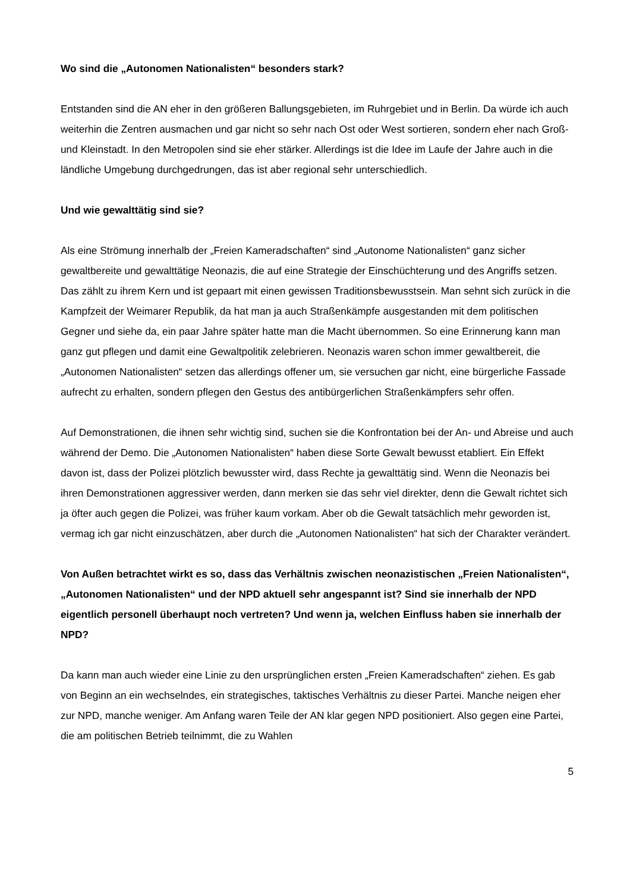Wo sind die „Autonomen Nationalisten“ besonders stark?
Entstanden sind die AN eher in den größeren Ballungsgebieten, im Ruhrgebiet und in Berlin. Da würde ich auch weiterhin die Zentren ausmachen und gar nicht so sehr nach Ost oder West sortieren, sondern eher nach Groß- und Kleinstadt. In den Metropolen sind sie eher stärker. Allerdings ist die Idee im Laufe der Jahre auch in die ländliche Umgebung durchgedrungen, das ist aber regional sehr unterschiedlich.
Und wie gewalttätig sind sie?
Als eine Strömung innerhalb der „Freien Kameradschaften“ sind „Autonome Nationalisten“ ganz sicher gewaltbereite und gewalttätige Neonazis, die auf eine Strategie der Einschüchterung und des Angriffs setzen. Das zählt zu ihrem Kern und ist gepaart mit einen gewissen Traditionsbewusstsein. Man sehnt sich zurück in die Kampfzeit der Weimarer Republik, da hat man ja auch Straßenkämpfe ausgestanden mit dem politischen Gegner und siehe da, ein paar Jahre später hatte man die Macht übernommen. So eine Erinnerung kann man ganz gut pflegen und damit eine Gewaltpolitik zelebrieren. Neonazis waren schon immer gewaltbereit, die „Autonomen Nationalisten“ setzen das allerdings offener um, sie versuchen gar nicht, eine bürgerliche Fassade aufrecht zu erhalten, sondern pflegen den Gestus des antibürgerlichen Straßenkämpfers sehr offen.
Auf Demonstrationen, die ihnen sehr wichtig sind, suchen sie die Konfrontation bei der An- und Abreise und auch während der Demo. Die „Autonomen Nationalisten“ haben diese Sorte Gewalt bewusst etabliert. Ein Effekt davon ist, dass der Polizei plötzlich bewusster wird, dass Rechte ja gewalttätig sind. Wenn die Neonazis bei ihren Demonstrationen aggressiver werden, dann merken sie das sehr viel direkter, denn die Gewalt richtet sich ja öfter auch gegen die Polizei, was früher kaum vorkam. Aber ob die Gewalt tatsächlich mehr geworden ist, vermag ich gar nicht einzuschätzen, aber durch die „Autonomen Nationalisten“ hat sich der Charakter verändert.
Von Außen betrachtet wirkt es so, dass das Verhältnis zwischen neonazistischen „Freien Nationalisten“, „Autonomen Nationalisten“ und der NPD aktuell sehr angespannt ist? Sind sie innerhalb der NPD eigentlich personell überhaupt noch vertreten? Und wenn ja, welchen Einfluss haben sie innerhalb der NPD?
Da kann man auch wieder eine Linie zu den ursprünglichen ersten „Freien Kameradschaften“ ziehen. Es gab von Beginn an ein wechselndes, ein strategisches, taktisches Verhältnis zu dieser Partei. Manche neigen eher zur NPD, manche weniger. Am Anfang waren Teile der AN klar gegen NPD positioniert. Also gegen eine Partei, die am politischen Betrieb teilnimmt, die zu Wahlen
5